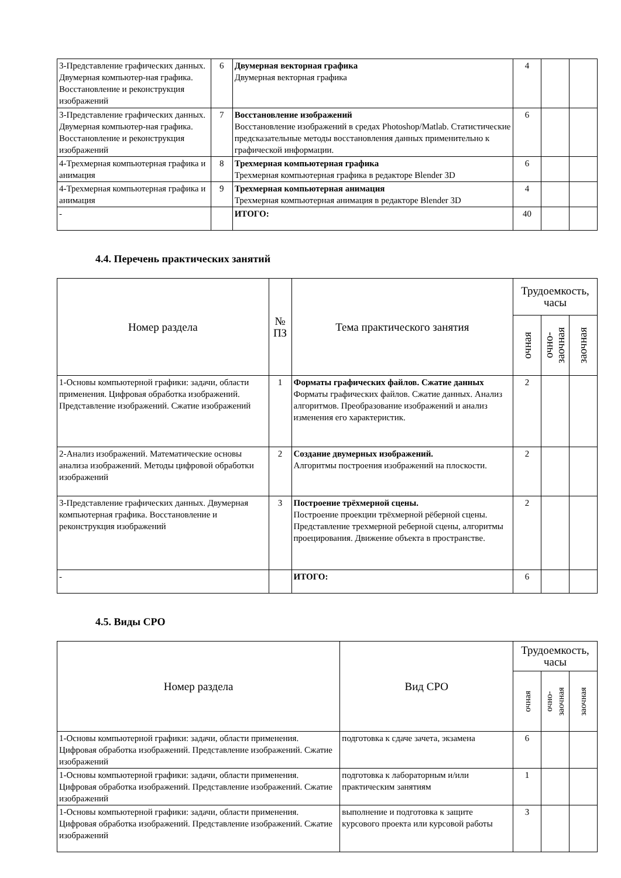| 3-Представление графических данных. Двумерная компьютер-ная графика. Восстановление и реконструкция изображений | 6 | Двумерная векторная графика Двумерная векторная графика | 4 | | |
| 3-Представление графических данных. Двумерная компьютер-ная графика. Восстановление и реконструкция изображений | 7 | Восстановление изображений Восстановление изображений в средах Photoshop/Matlab. Статистические предсказательные методы восстановления данных применительно к графической информации. | 6 | | |
| 4-Трехмерная компьютерная графика и анимация | 8 | Трехмерная компьютерная графика Трехмерная компьютерная графика в редакторе Blender 3D | 6 | | |
| 4-Трехмерная компьютерная графика и анимация | 9 | Трехмерная компьютерная анимация Трехмерная компьютерная анимация в редакторе Blender 3D | 4 | | |
| - | | ИТОГО: | 40 | | |
4.4. Перечень практических занятий
| Номер раздела | № ПЗ | Тема практического занятия | Трудоемкость, часы | | |
| --- | --- | --- | --- | --- | --- |
| | | | очная | очно- заочная | заочная |
| 1-Основы компьютерной графики: задачи, области применения. Цифровая обработка изображений. Представление изображений. Сжатие изображений | 1 | Форматы графических файлов. Сжатие данных Форматы графических файлов. Сжатие данных. Анализ алгоритмов. Преобразование изображений и анализ изменения его характеристик. | 2 | | |
| 2-Анализ изображений. Математические основы анализа изображений. Методы цифровой обработки изображений | 2 | Создание двумерных изображений. Алгоритмы построения изображений на плоскости. | 2 | | |
| 3-Представление графических данных. Двумерная компьютерная графика. Восстановление и реконструкция изображений | 3 | Построение трёхмерной сцены. Построение проекции трёхмерной рёберной сцены. Представление трехмерной реберной сцены, алгоритмы проецирования. Движение объекта в пространстве. | 2 | | |
| - | | ИТОГО: | 6 | | |
4.5. Виды СРО
| Номер раздела | Вид СРО | Трудоемкость, часы | | |
| --- | --- | --- | --- | --- |
| | | очная | очно- заочная | заочная |
| 1-Основы компьютерной графики: задачи, области применения. Цифровая обработка изображений. Представление изображений. Сжатие изображений | подготовка к сдаче зачета, экзамена | 6 | | |
| 1-Основы компьютерной графики: задачи, области применения. Цифровая обработка изображений. Представление изображений. Сжатие изображений | подготовка к лабораторным и/или практическим занятиям | 1 | | |
| 1-Основы компьютерной графики: задачи, области применения. Цифровая обработка изображений. Представление изображений. Сжатие изображений | выполнение и подготовка к защите курсового проекта или курсовой работы | 3 | | |